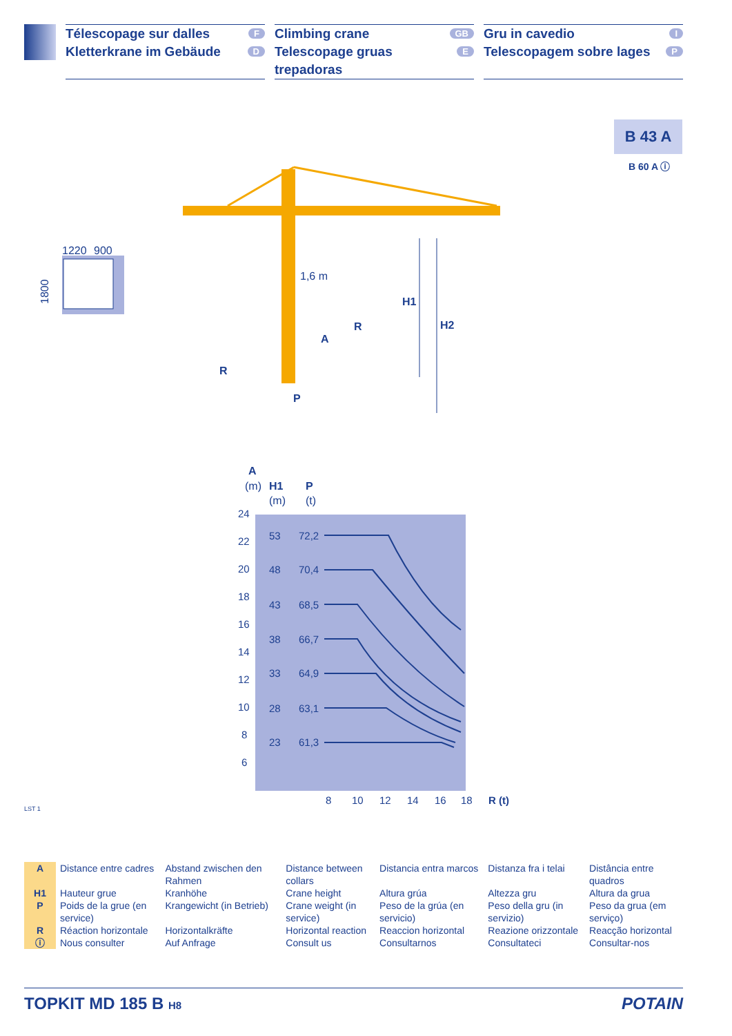Télescopage sur dalles F
Kletterkrane im Gebäude D
Climbing crane GB
Telescopage gruas trepadoras E
Gru in cavedio I
Telescopagem sobre lages P
B 43 A
B 60 A ⓘ
1220
900
1800
1,6 m
H1
H2
R
A
R
P
A
(m)
H1
(m)
P
(t)
24
22
20
18
16
14
12
10
8
6
8
10
12
14
16
18
R (t)
53
72,2
48
70,4
43
68,5
38
66,7
33
64,9
28
63,1
23
61,3
LST 1
| A | Distance entre cadres | Abstand zwischen den Rahmen | Distance between collars | Distancia entra marcos | Distanza fra i telai | Distância entre quadros |
| H1 | Hauteur grue | Kranhöhe | Crane height | Altura grúa | Altezza gru | Altura da grua |
| P | Poids de la grue (en service) | Krangewicht (in Betrieb) | Crane weight (in service) | Peso de la grúa (en servicio) | Peso della gru (in servizio) | Peso da grua (em serviço) |
| R | Réaction horizontale | Horizontalkräfte | Horizontal reaction | Reaccion horizontal | Reazione orizzontale | Reacção horizontal |
| ⓘ | Nous consulter | Auf Anfrage | Consult us | Consultarnos | Consultateci | Consultar-nos |
TOPKIT MD 185 B H8 POTAIN